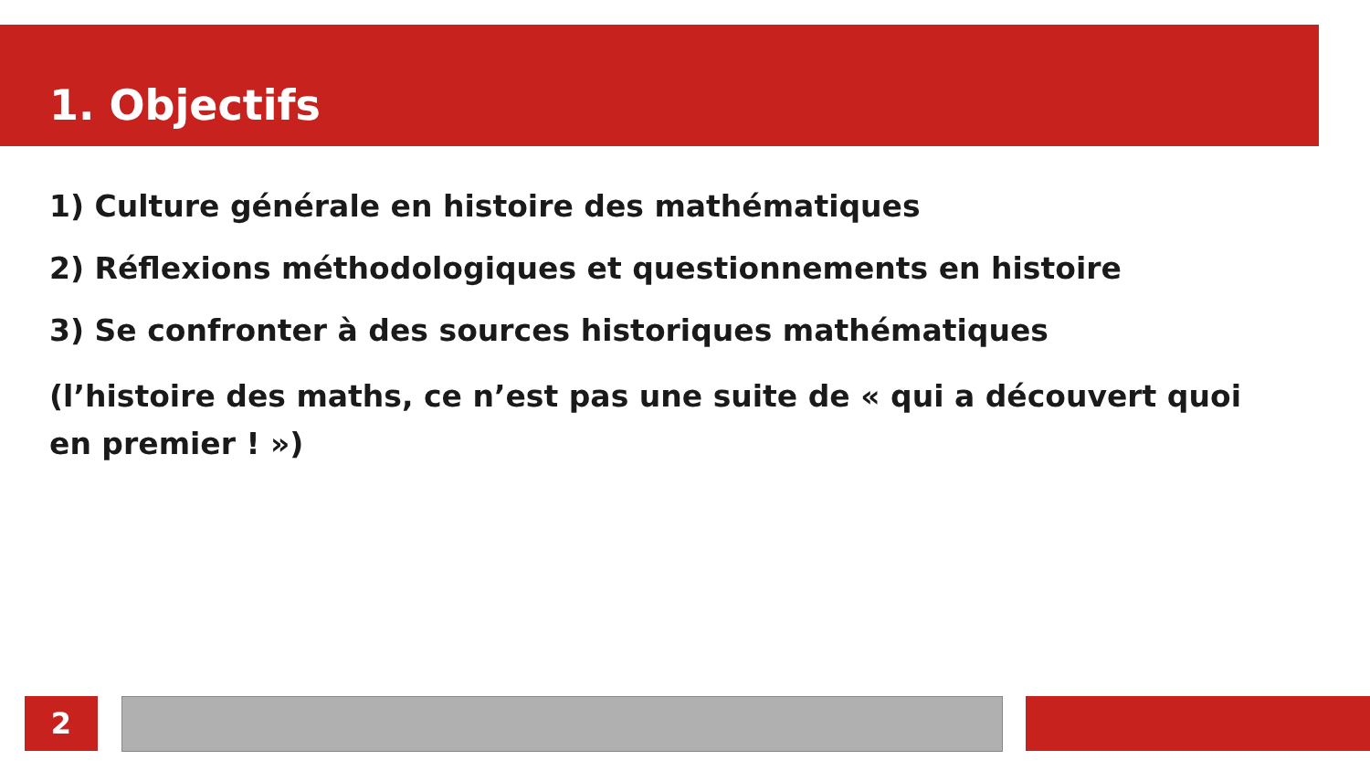1. Objectifs
1) Culture générale en histoire des mathématiques
2) Réflexions méthodologiques et questionnements en histoire
3) Se confronter à des sources historiques mathématiques
(l’histoire des maths, ce n’est pas une suite de « qui a découvert quoi en premier ! »)
2